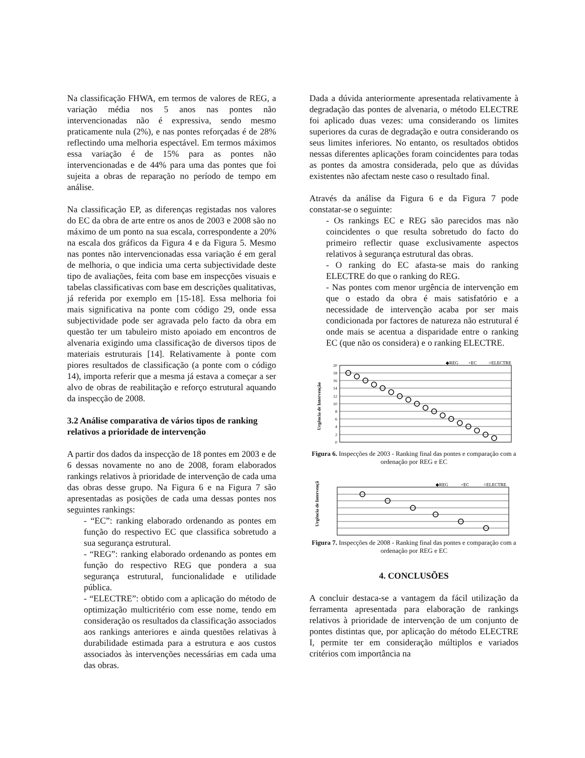Na classificação FHWA, em termos de valores de REG, a variação média nos 5 anos nas pontes não intervencionadas não é expressiva, sendo mesmo praticamente nula (2%), e nas pontes reforçadas é de 28% reflectindo uma melhoria espectável. Em termos máximos essa variação é de 15% para as pontes não intervencionadas e de 44% para uma das pontes que foi sujeita a obras de reparação no período de tempo em análise.
Na classificação EP, as diferenças registadas nos valores do EC da obra de arte entre os anos de 2003 e 2008 são no máximo de um ponto na sua escala, correspondente a 20% na escala dos gráficos da Figura 4 e da Figura 5. Mesmo nas pontes não intervencionadas essa variação é em geral de melhoria, o que indicia uma certa subjectividade deste tipo de avaliações, feita com base em inspecções visuais e tabelas classificativas com base em descrições qualitativas, já referida por exemplo em [15-18]. Essa melhoria foi mais significativa na ponte com código 29, onde essa subjectividade pode ser agravada pelo facto da obra em questão ter um tabuleiro misto apoiado em encontros de alvenaria exigindo uma classificação de diversos tipos de materiais estruturais [14]. Relativamente à ponte com piores resultados de classificação (a ponte com o código 14), importa referir que a mesma já estava a começar a ser alvo de obras de reabilitação e reforço estrutural aquando da inspecção de 2008.
3.2 Análise comparativa de vários tipos de ranking relativos a prioridade de intervenção
A partir dos dados da inspecção de 18 pontes em 2003 e de 6 dessas novamente no ano de 2008, foram elaborados rankings relativos à prioridade de intervenção de cada uma das obras desse grupo. Na Figura 6 e na Figura 7 são apresentadas as posições de cada uma dessas pontes nos seguintes rankings:
- “EC”: ranking elaborado ordenando as pontes em função do respectivo EC que classifica sobretudo a sua segurança estrutural.
- “REG”: ranking elaborado ordenando as pontes em função do respectivo REG que pondera a sua segurança estrutural, funcionalidade e utilidade pública.
- “ELECTRE”: obtido com a aplicação do método de optimização multicritério com esse nome, tendo em consideração os resultados da classificação associados aos rankings anteriores e ainda questões relativas à durabilidade estimada para a estrutura e aos custos associados às intervenções necessárias em cada uma das obras.
Dada a dúvida anteriormente apresentada relativamente à degradação das pontes de alvenaria, o método ELECTRE foi aplicado duas vezes: uma considerando os limites superiores da curas de degradação e outra considerando os seus limites inferiores. No entanto, os resultados obtidos nessas diferentes aplicações foram coincidentes para todas as pontes da amostra considerada, pelo que as dúvidas existentes não afectam neste caso o resultado final.
Através da análise da Figura 6 e da Figura 7 pode constatar-se o seguinte:
- Os rankings EC e REG são parecidos mas não coincidentes o que resulta sobretudo do facto do primeiro reflectir quase exclusivamente aspectos relativos à segurança estrutural das obras.
- O ranking do EC afasta-se mais do ranking ELECTRE do que o ranking do REG.
- Nas pontes com menor urgência de intervenção em que o estado da obra é mais satisfatório e a necessidade de intervenção acaba por ser mais condicionada por factores de natureza não estrutural é onde mais se acentua a disparidade entre o ranking EC (que não os considera) e o ranking ELECTRE.
◆REG
×EC
○ELECTRE
0
2
4
6
8
10
12
14
16
18
20
Urgência de Intervenção
Figura 6. Inspecções de 2003 - Ranking final das pontes e comparação com a ordenação por REG e EC
◆REG
×EC
○ELECTRE
Urgência de Intervenção
Figura 7. Inspecções de 2008 - Ranking final das pontes e comparação com a ordenação por REG e EC
4. CONCLUSÕES
A concluir destaca-se a vantagem da fácil utilização da ferramenta apresentada para elaboração de rankings relativos à prioridade de intervenção de um conjunto de pontes distintas que, por aplicação do método ELECTRE I, permite ter em consideração múltiplos e variados critérios com importância na